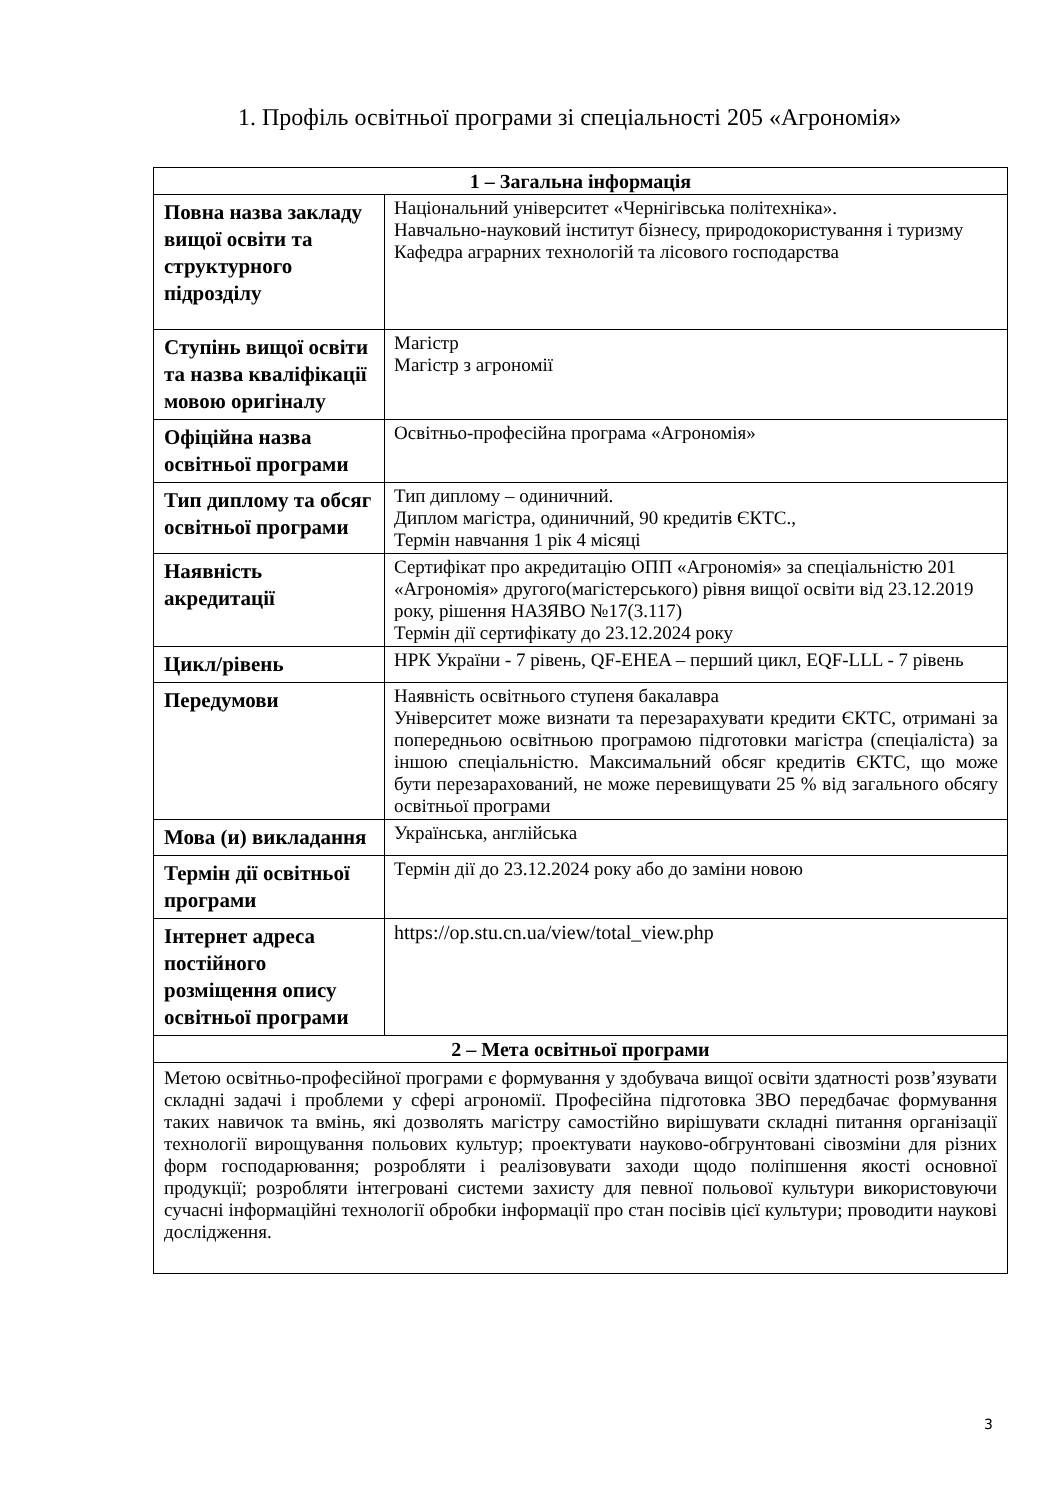1. Профіль освітньої програми зі спеціальності 205 «Агрономія»
| 1 – Загальна інформація | |
| --- | --- |
| Повна назва закладу вищої освіти та структурного підрозділу | Національний університет «Чернігівська політехніка». Навчально-науковий інститут бізнесу, природокористування і туризму Кафедра аграрних технологій та лісового господарства |
| Ступінь вищої освіти та назва кваліфікації мовою оригіналу | Магістр Магістр з агрономії |
| Офіційна назва освітньої програми | Освітньо-професійна програма «Агрономія» |
| Тип диплому та обсяг освітньої програми | Тип диплому – одиничний. Диплом магістра, одиничний, 90 кредитів ЄКТС., Термін навчання 1 рік 4 місяці |
| Наявність акредитації | Сертифікат про акредитацію ОПП «Агрономія» за спеціальністю 201 «Агрономія» другого(магістерського) рівня вищої освіти від 23.12.2019 року, рішення НАЗЯВО №17(3.117) Термін дії сертифікату до 23.12.2024 року |
| Цикл/рівень | НРК України - 7 рівень, QF-EHEA – перший цикл, EQF-LLL - 7 рівень |
| Передумови | Наявність освітнього ступеня бакалавра Університет може визнати та перезарахувати кредити ЄКТС, отримані за попередньою освітньою програмою підготовки магістра (спеціаліста) за іншою спеціальністю. Максимальний обсяг кредитів ЄКТС, що може бути перезарахований, не може перевищувати 25 % від загального обсягу освітньої програми |
| Мова (и) викладання | Українська, англійська |
| Термін дії освітньої програми | Термін дії до 23.12.2024 року або до заміни новою |
| Інтернет адреса постійного розміщення опису освітньої програми | https://op.stu.cn.ua/view/total_view.php |
| 2 – Мета освітньої програми | |
| Метою освітньо-професійної програми є формування у здобувача вищої освіти здатності розв’язувати складні задачі і проблеми у сфері агрономії. Професійна підготовка ЗВО передбачає формування таких навичок та вмінь, які дозволять магістру самостійно вирішувати складні питання організації технології вирощування польових культур; проектувати науково-обгрунтовані сівозміни для різних форм господарювання; розробляти і реалізовувати заходи щодо поліпшення якості основної продукції; розробляти інтегровані системи захисту для певної польової культури використовуючи сучасні інформаційні технології обробки інформації про стан посівів цієї культури; проводити наукові дослідження. | |
3